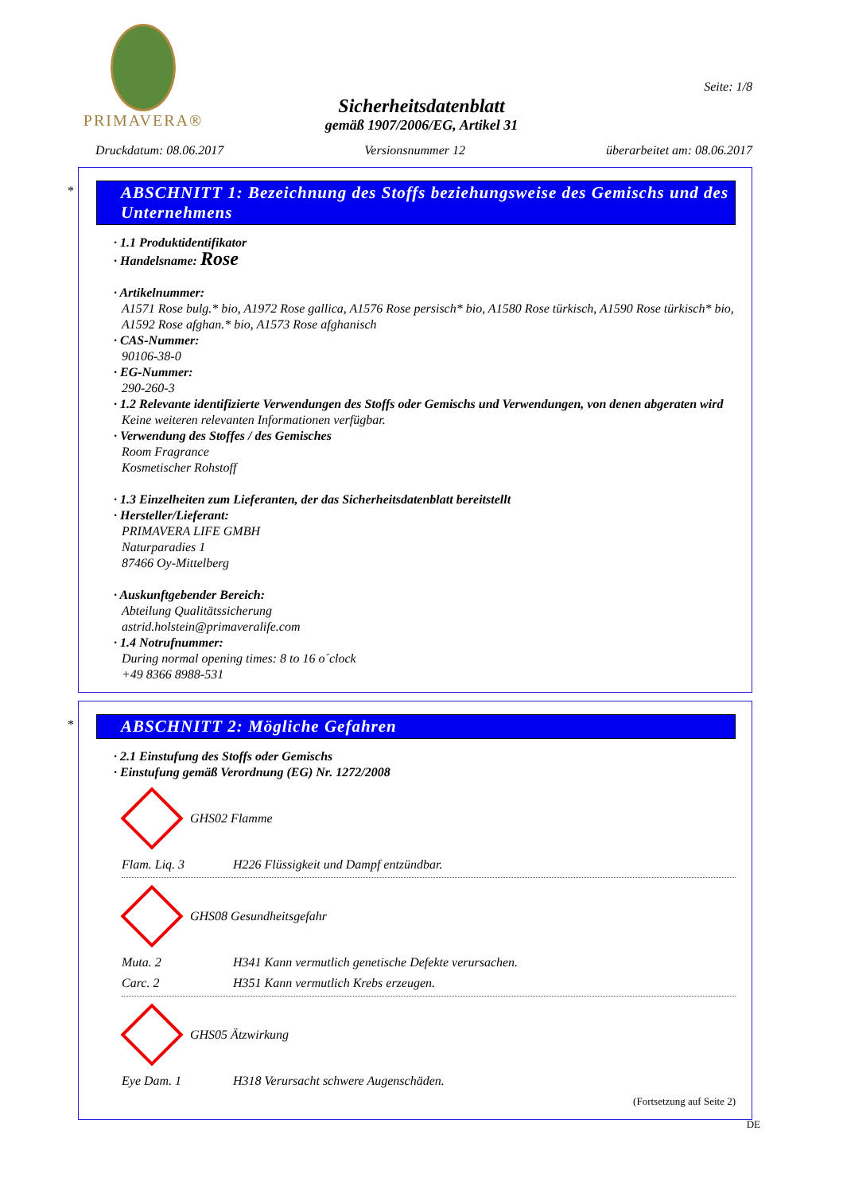PRIMAVERA®
Seite: 1/8
Sicherheitsdatenblatt
gemäß 1907/2006/EG, Artikel 31
Druckdatum: 08.06.2017 Versionsnummer 12 überarbeitet am: 08.06.2017
*
ABSCHNITT 1: Bezeichnung des Stoffs beziehungsweise des Gemischs und des Unternehmens
· 1.1 Produktidentifikator
· Handelsname: Rose
· Artikelnummer:
A1571 Rose bulg.* bio, A1972 Rose gallica, A1576 Rose persisch* bio, A1580 Rose türkisch, A1590 Rose türkisch* bio, A1592 Rose afghan.* bio, A1573 Rose afghanisch
· CAS-Nummer:
90106-38-0
· EG-Nummer:
290-260-3
· 1.2 Relevante identifizierte Verwendungen des Stoffs oder Gemischs und Verwendungen, von denen abgeraten wird
Keine weiteren relevanten Informationen verfügbar.
· Verwendung des Stoffes / des Gemisches
Room Fragrance
Kosmetischer Rohstoff
· 1.3 Einzelheiten zum Lieferanten, der das Sicherheitsdatenblatt bereitstellt
· Hersteller/Lieferant:
PRIMAVERA LIFE GMBH
Naturparadies 1
87466 Oy-Mittelberg
· Auskunftgebender Bereich:
Abteilung Qualitätssicherung
astrid.holstein@primaveralife.com
· 1.4 Notrufnummer:
During normal opening times: 8 to 16 o´clock
+49 8366 8988-531
*
ABSCHNITT 2: Mögliche Gefahren
· 2.1 Einstufung des Stoffs oder Gemischs
· Einstufung gemäß Verordnung (EG) Nr. 1272/2008
GHS02 Flamme
Flam. Liq. 3 H226 Flüssigkeit und Dampf entzündbar.
GHS08 Gesundheitsgefahr
Muta. 2 H341 Kann vermutlich genetische Defekte verursachen.
Carc. 2 H351 Kann vermutlich Krebs erzeugen.
GHS05 Ätzwirkung
Eye Dam. 1 H318 Verursacht schwere Augenschäden.
(Fortsetzung auf Seite 2)
DE